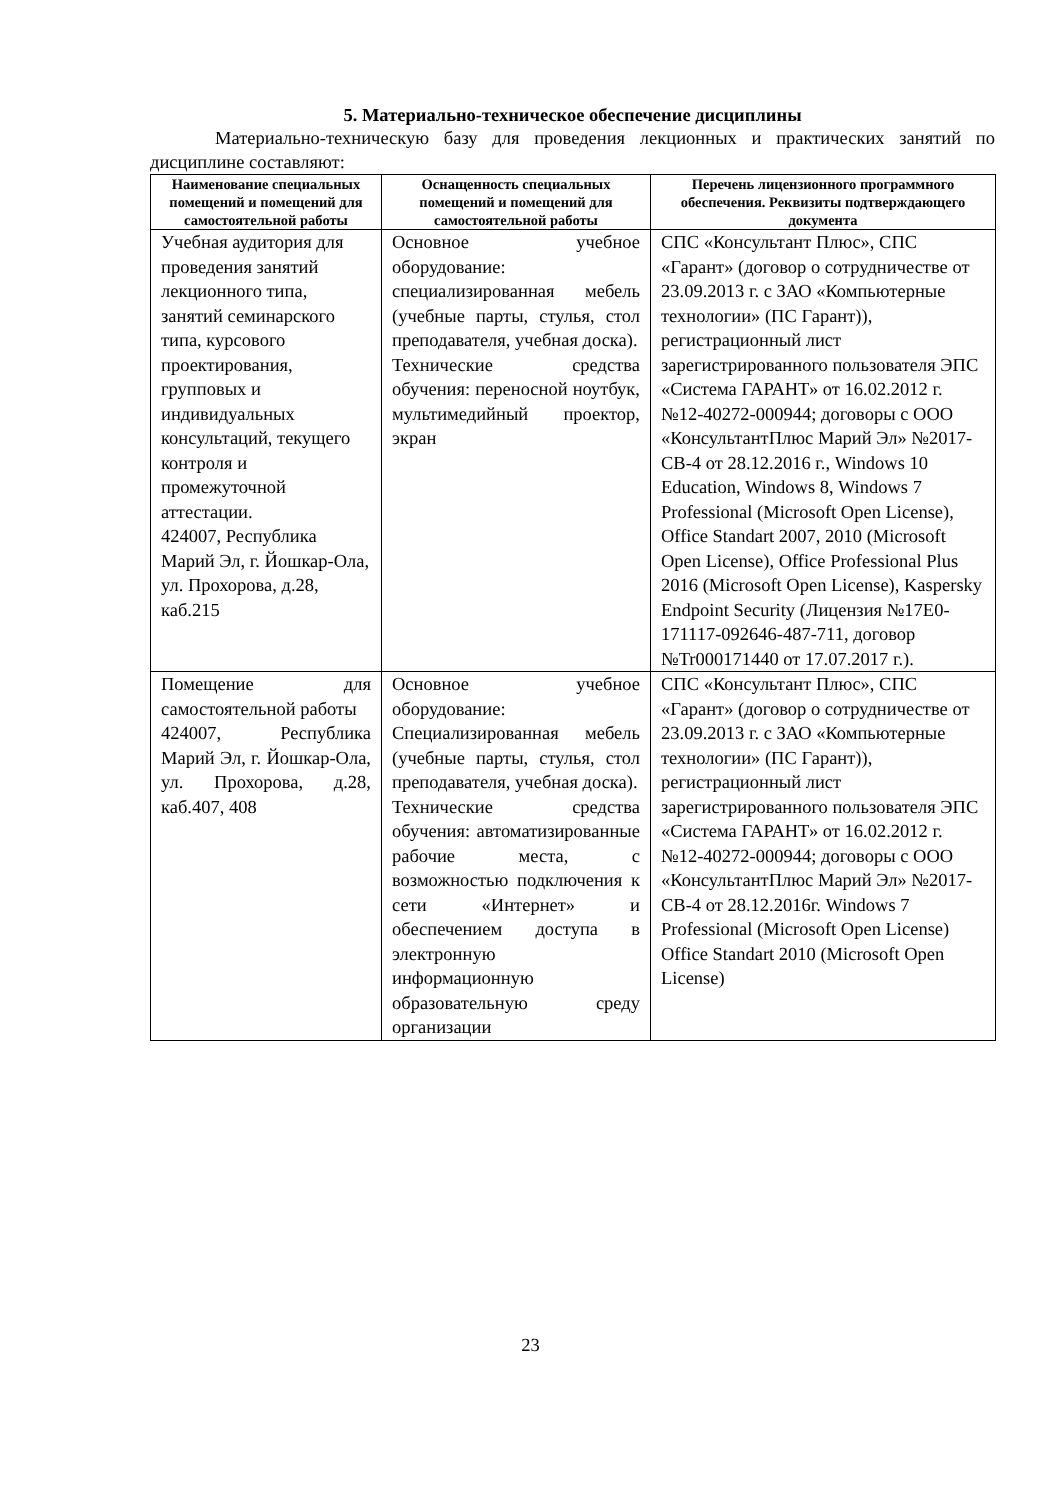5. Материально-техническое обеспечение дисциплины
Материально-техническую базу для проведения лекционных и практических занятий по дисциплине составляют:
| Наименование специальных помещений и помещений для самостоятельной работы | Оснащенность специальных помещений и помещений для самостоятельной работы | Перечень лицензионного программного обеспечения. Реквизиты подтверждающего документа |
| --- | --- | --- |
| Учебная аудитория для проведения занятий лекционного типа, занятий семинарского типа, курсового проектирования, групповых и индивидуальных консультаций, текущего контроля и промежуточной аттестации. 424007, Республика Марий Эл, г. Йошкар-Ола, ул. Прохорова, д.28, каб.215 | Основное учебное оборудование: специализированная мебель (учебные парты, стулья, стол преподавателя, учебная доска). Технические средства обучения: переносной ноутбук, мультимедийный проектор, экран | СПС «Консультант Плюс», СПС «Гарант» (договор о сотрудничестве от 23.09.2013 г. с ЗАО «Компьютерные технологии» (ПС Гарант)), регистрационный лист зарегистрированного пользователя ЭПС «Система ГАРАНТ» от 16.02.2012 г. №12-40272-000944; договоры с ООО «КонсультантПлюс Марий Эл» №2017-СВ-4 от 28.12.2016 г., Windows 10 Education, Windows 8, Windows 7 Professional (Microsoft Open License), Office Standart 2007, 2010 (Microsoft Open License), Office Professional Plus 2016 (Microsoft Open License), Kaspersky Endpoint Security (Лицензия №17E0-171117-092646-487-711, договор №Tr000171440 от 17.07.2017 г.). |
| Помещение для самостоятельной работы 424007, Республика Марий Эл, г. Йошкар-Ола, ул. Прохорова, д.28, каб.407, 408 | Основное учебное оборудование: Специализированная мебель (учебные парты, стулья, стол преподавателя, учебная доска). Технические средства обучения: автоматизированные рабочие места, с возможностью подключения к сети «Интернет» и обеспечением доступа в электронную информационную образовательную среду организации | СПС «Консультант Плюс», СПС «Гарант» (договор о сотрудничестве от 23.09.2013 г. с ЗАО «Компьютерные технологии» (ПС Гарант)), регистрационный лист зарегистрированного пользователя ЭПС «Система ГАРАНТ» от 16.02.2012 г. №12-40272-000944; договоры с ООО «КонсультантПлюс Марий Эл» №2017-СВ-4 от 28.12.2016г. Windows 7 Professional (Microsoft Open License) Office Standart 2010 (Microsoft Open License) |
23